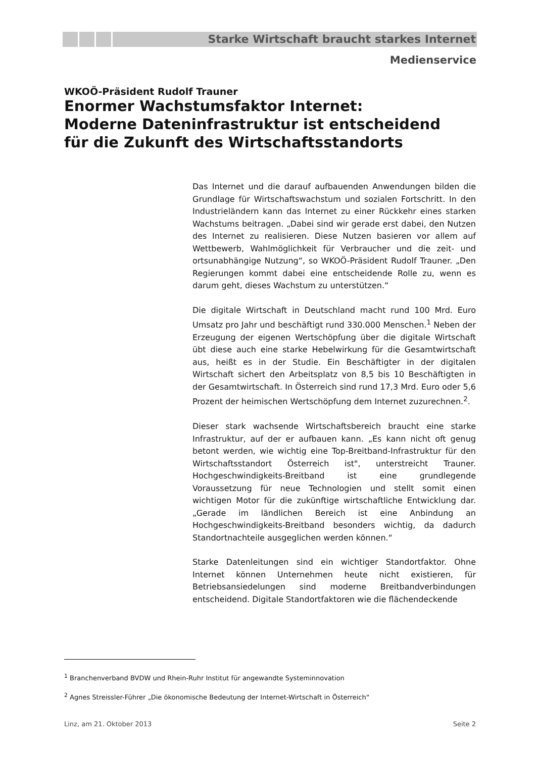Starke Wirtschaft braucht starkes Internet
Medienservice
WKOÖ-Präsident Rudolf Trauner
Enormer Wachstumsfaktor Internet:
Moderne Dateninfrastruktur ist entscheidend für die Zukunft des Wirtschaftsstandorts
Das Internet und die darauf aufbauenden Anwendungen bilden die Grundlage für Wirtschaftswachstum und sozialen Fortschritt. In den Industrieländern kann das Internet zu einer Rückkehr eines starken Wachstums beitragen. „Dabei sind wir gerade erst dabei, den Nutzen des Internet zu realisieren. Diese Nutzen basieren vor allem auf Wettbewerb, Wahlmöglichkeit für Verbraucher und die zeit- und ortsunabhängige Nutzung“, so WKOÖ-Präsident Rudolf Trauner. „Den Regierungen kommt dabei eine entscheidende Rolle zu, wenn es darum geht, dieses Wachstum zu unterstützen.“
Die digitale Wirtschaft in Deutschland macht rund 100 Mrd. Euro Umsatz pro Jahr und beschäftigt rund 330.000 Menschen.<sup>1</sup> Neben der Erzeugung der eigenen Wertschöpfung über die digitale Wirtschaft übt diese auch eine starke Hebelwirkung für die Gesamtwirtschaft aus, heißt es in der Studie. Ein Beschäftigter in der digitalen Wirtschaft sichert den Arbeitsplatz von 8,5 bis 10 Beschäftigten in der Gesamtwirtschaft. In Österreich sind rund 17,3 Mrd. Euro oder 5,6 Prozent der heimischen Wertschöpfung dem Internet zuzurechnen.<sup>2</sup>.
Dieser stark wachsende Wirtschaftsbereich braucht eine starke Infrastruktur, auf der er aufbauen kann. „Es kann nicht oft genug betont werden, wie wichtig eine Top-Breitband-Infrastruktur für den Wirtschaftsstandort Österreich ist", unterstreicht Trauner. Hochgeschwindigkeits-Breitband ist eine grundlegende Voraussetzung für neue Technologien und stellt somit einen wichtigen Motor für die zukünftige wirtschaftliche Entwicklung dar. „Gerade im ländlichen Bereich ist eine Anbindung an Hochgeschwindigkeits-Breitband besonders wichtig, da dadurch Standortnachteile ausgeglichen werden können.“
Starke Datenleitungen sind ein wichtiger Standortfaktor. Ohne Internet können Unternehmen heute nicht existieren, für Betriebsansiedelungen sind moderne Breitbandverbindungen entscheidend. Digitale Standortfaktoren wie die flächendeckende
<sup>1</sup> Branchenverband BVDW und Rhein-Ruhr Institut für angewandte Systeminnovation
<sup>2</sup> Agnes Streissler-Führer „Die ökonomische Bedeutung der Internet-Wirtschaft in Österreich“
Linz, am 21. Oktober 2013 Seite 2